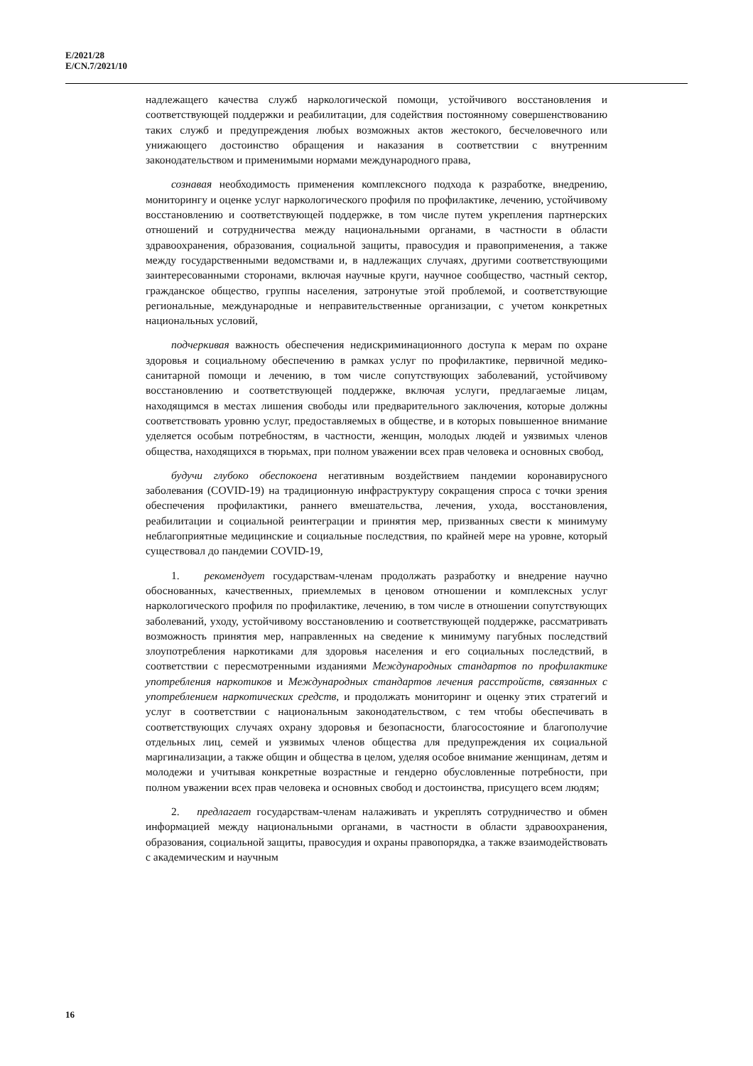E/2021/28
E/CN.7/2021/10
надлежащего качества служб наркологической помощи, устойчивого восстановления и соответствующей поддержки и реабилитации, для содействия постоянному совершенствованию таких служб и предупреждения любых возможных актов жестокого, бесчеловечного или унижающего достоинство обращения и наказания в соответствии с внутренним законодательством и применимыми нормами международного права,
сознавая необходимость применения комплексного подхода к разработке, внедрению, мониторингу и оценке услуг наркологического профиля по профилактике, лечению, устойчивому восстановлению и соответствующей поддержке, в том числе путем укрепления партнерских отношений и сотрудничества между национальными органами, в частности в области здравоохранения, образования, социальной защиты, правосудия и правоприменения, а также между государственными ведомствами и, в надлежащих случаях, другими соответствующими заинтересованными сторонами, включая научные круги, научное сообщество, частный сектор, гражданское общество, группы населения, затронутые этой проблемой, и соответствующие региональные, международные и неправительственные организации, с учетом конкретных национальных условий,
подчеркивая важность обеспечения недискриминационного доступа к мерам по охране здоровья и социальному обеспечению в рамках услуг по профилактике, первичной медико-санитарной помощи и лечению, в том числе сопутствующих заболеваний, устойчивому восстановлению и соответствующей поддержке, включая услуги, предлагаемые лицам, находящимся в местах лишения свободы или предварительного заключения, которые должны соответствовать уровню услуг, предоставляемых в обществе, и в которых повышенное внимание уделяется особым потребностям, в частности, женщин, молодых людей и уязвимых членов общества, находящихся в тюрьмах, при полном уважении всех прав человека и основных свобод,
будучи глубоко обеспокоена негативным воздействием пандемии коронавирусного заболевания (COVID-19) на традиционную инфраструктуру сокращения спроса с точки зрения обеспечения профилактики, раннего вмешательства, лечения, ухода, восстановления, реабилитации и социальной реинтеграции и принятия мер, призванных свести к минимуму неблагоприятные медицинские и социальные последствия, по крайней мере на уровне, который существовал до пандемии COVID-19,
1. рекомендует государствам-членам продолжать разработку и внедрение научно обоснованных, качественных, приемлемых в ценовом отношении и комплексных услуг наркологического профиля по профилактике, лечению, в том числе в отношении сопутствующих заболеваний, уходу, устойчивому восстановлению и соответствующей поддержке, рассматривать возможность принятия мер, направленных на сведение к минимуму пагубных последствий злоупотребления наркотиками для здоровья населения и его социальных последствий, в соответствии с пересмотренными изданиями Международных стандартов по профилактике употребления наркотиков и Международных стандартов лечения расстройств, связанных с употреблением наркотических средств, и продолжать мониторинг и оценку этих стратегий и услуг в соответствии с национальным законодательством, с тем чтобы обеспечивать в соответствующих случаях охрану здоровья и безопасности, благосостояние и благополучие отдельных лиц, семей и уязвимых членов общества для предупреждения их социальной маргинализации, а также общин и общества в целом, уделяя особое внимание женщинам, детям и молодежи и учитывая конкретные возрастные и гендерно обусловленные потребности, при полном уважении всех прав человека и основных свобод и достоинства, присущего всем людям;
2. предлагает государствам-членам налаживать и укреплять сотрудничество и обмен информацией между национальными органами, в частности в области здравоохранения, образования, социальной защиты, правосудия и охраны правопорядка, а также взаимодействовать с академическим и научным
16